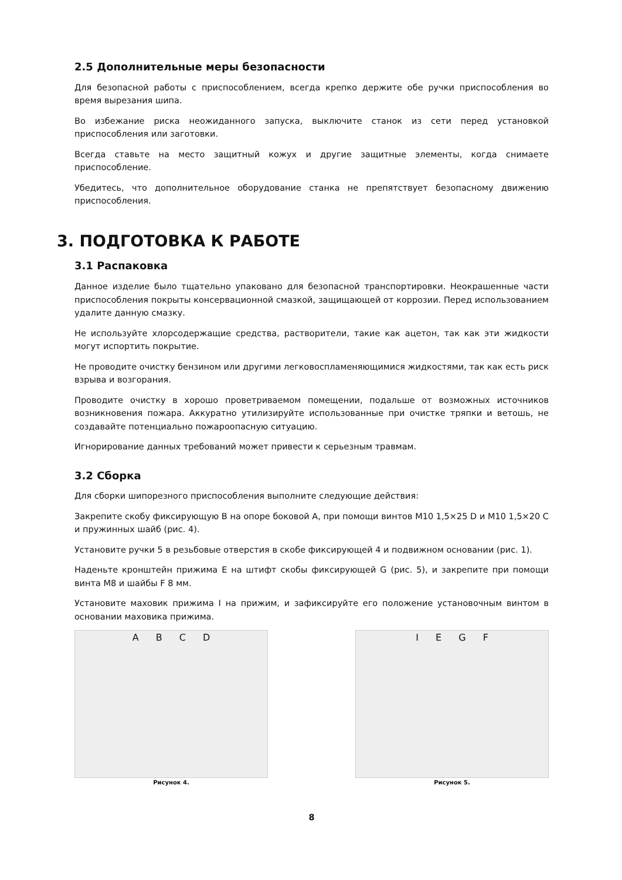2.5 Дополнительные меры безопасности
Для безопасной работы с приспособлением, всегда крепко держите обе ручки приспособления во время вырезания шипа.
Во избежание риска неожиданного запуска, выключите станок из сети перед установкой приспособления или заготовки.
Всегда ставьте на место защитный кожух и другие защитные элементы, когда снимаете приспособление.
Убедитесь, что дополнительное оборудование станка не препятствует безопасному движению приспособления.
3. ПОДГОТОВКА К РАБОТЕ
3.1 Распаковка
Данное изделие было тщательно упаковано для безопасной транспортировки. Неокрашенные части приспособления покрыты консервационной смазкой, защищающей от коррозии. Перед использованием удалите данную смазку.
Не используйте хлорсодержащие средства, растворители, такие как ацетон, так как эти жидкости могут испортить покрытие.
Не проводите очистку бензином или другими легковоспламеняющимися жидкостями, так как есть риск взрыва и возгорания.
Проводите очистку в хорошо проветриваемом помещении, подальше от возможных источников возникновения пожара. Аккуратно утилизируйте использованные при очистке тряпки и ветошь, не создавайте потенциально пожароопасную ситуацию.
Игнорирование данных требований может привести к серьезным травмам.
3.2 Сборка
Для сборки шипорезного приспособления выполните следующие действия:
Закрепите скобу фиксирующую B на опоре боковой A, при помощи винтов M10 1,5×25 D и M10 1,5×20 C и пружинных шайб (рис. 4).
Установите ручки 5 в резьбовые отверстия в скобе фиксирующей 4 и подвижном основании (рис. 1).
Наденьте кронштейн прижима E на штифт скобы фиксирующей G (рис. 5), и закрепите при помощи винта M8 и шайбы F 8 мм.
Установите маховик прижима I на прижим, и зафиксируйте его положение установочным винтом в основании маховика прижима.
A B C D
Рисунок 4.
I E G F
Рисунок 5.
8